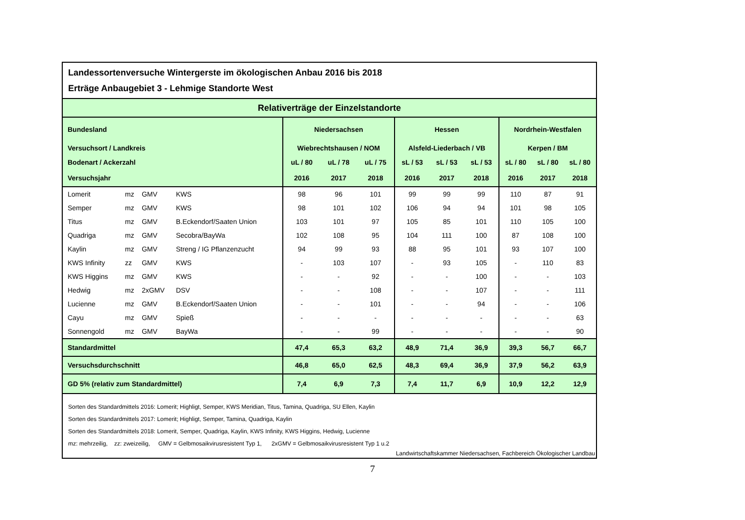Landessortenversuche Wintergerste im ökologischen Anbau 2016 bis 2018
Erträge Anbaugebiet 3 - Lehmige Standorte West
Relativerträge der Einzelstandorte
| Bundesland | | | | Niedersachsen | | | Hessen | | | Nordrhein-Westfalen | | |
| Versuchsort / Landkreis | | | | Wiebrechtshausen / NOM | | | Alsfeld-Liederbach / VB | | | Kerpen / BM | | |
| Bodenart / Ackerzahl | | | | uL / 80 | uL / 78 | uL / 75 | sL / 53 | sL / 53 | sL / 53 | sL / 80 | sL / 80 | sL / 80 |
| Versuchsjahr | | | | 2016 | 2017 | 2018 | 2016 | 2017 | 2018 | 2016 | 2017 | 2018 |
| Lomerit | mz | GMV | KWS | 98 | 96 | 101 | 99 | 99 | 99 | 110 | 87 | 91 |
| Semper | mz | GMV | KWS | 98 | 101 | 102 | 106 | 94 | 94 | 101 | 98 | 105 |
| Titus | mz | GMV | B.Eckendorf/Saaten Union | 103 | 101 | 97 | 105 | 85 | 101 | 110 | 105 | 100 |
| Quadriga | mz | GMV | Secobra/BayWa | 102 | 108 | 95 | 104 | 111 | 100 | 87 | 108 | 100 |
| Kaylin | mz | GMV | Streng / IG Pflanzenzucht | 94 | 99 | 93 | 88 | 95 | 101 | 93 | 107 | 100 |
| KWS Infinity | zz | GMV | KWS | - | 103 | 107 | - | 93 | 105 | - | 110 | 83 |
| KWS Higgins | mz | GMV | KWS | - | - | 92 | - | - | 100 | - | - | 103 |
| Hedwig | mz | 2xGMV | DSV | - | - | 108 | - | - | 107 | - | - | 111 |
| Lucienne | mz | GMV | B.Eckendorf/Saaten Union | - | - | 101 | - | - | 94 | - | - | 106 |
| Cayu | mz | GMV | Spieß | - | - | - | - | - | - | - | - | 63 |
| Sonnengold | mz | GMV | BayWa | - | - | 99 | - | - | - | - | - | 90 |
| Standardmittel | | | | 47,4 | 65,3 | 63,2 | 48,9 | 71,4 | 36,9 | 39,3 | 56,7 | 66,7 |
| Versuchsdurchschnitt | | | | 46,8 | 65,0 | 62,5 | 48,3 | 69,4 | 36,9 | 37,9 | 56,2 | 63,9 |
| GD 5% (relativ zum Standardmittel) | | | | 7,4 | 6,9 | 7,3 | 7,4 | 11,7 | 6,9 | 10,9 | 12,2 | 12,9 |
Sorten des Standardmittels 2016: Lomerit; Highligt, Semper, KWS Meridian, Titus, Tamina, Quadriga, SU Ellen, Kaylin
Sorten des Standardmittels 2017: Lomerit; Highligt, Semper, Tamina, Quadriga, Kaylin
Sorten des Standardmittels 2018: Lomerit, Semper, Quadriga, Kaylin, KWS Infinity, KWS Higgins, Hedwig, Lucienne
mz: mehrzeilig, zz: zweizeilig, GMV = Gelbmosaikvirusresistent Typ 1, 2xGMV = Gelbmosaikvirusresistent Typ 1 u.2
Landwirtschaftskammer Niedersachsen, Fachbereich Ökologischer Landbau
7